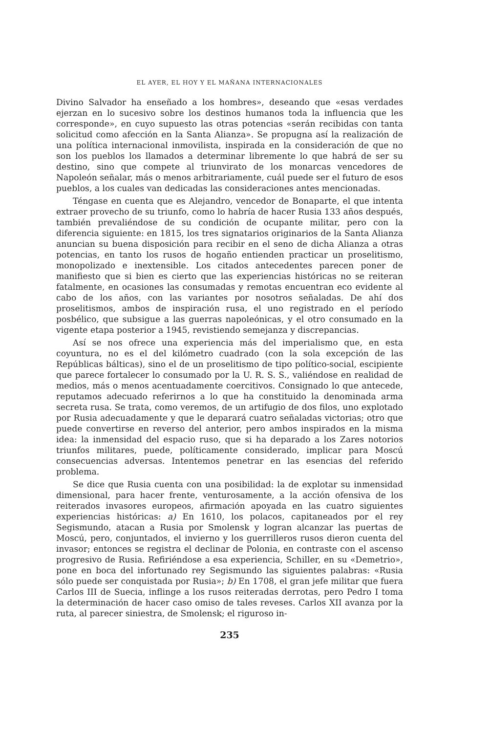EL AYER, EL HOY Y EL MAÑANA INTERNACIONALES
Divino Salvador ha enseñado a los hombres», deseando que «esas verdades ejerzan en lo sucesivo sobre los destinos humanos toda la influencia que les corresponde», en cuyo supuesto las otras potencias «serán recibidas con tanta solicitud como afección en la Santa Alianza». Se propugna así la realización de una política internacional inmovilista, inspirada en la consideración de que no son los pueblos los llamados a determinar libremente lo que habrá de ser su destino, sino que compete al triunvirato de los monarcas vencedores de Napoleón señalar, más o menos arbitrariamente, cuál puede ser el futuro de esos pueblos, a los cuales van dedicadas las consideraciones antes mencionadas.
Téngase en cuenta que es Alejandro, vencedor de Bonaparte, el que intenta extraer provecho de su triunfo, como lo habría de hacer Rusia 133 años después, también prevaliéndose de su condición de ocupante militar, pero con la diferencia siguiente: en 1815, los tres signatarios originarios de la Santa Alianza anuncian su buena disposición para recibir en el seno de dicha Alianza a otras potencias, en tanto los rusos de hogaño entienden practicar un proselitismo, monopolizado e inextensible. Los citados antecedentes parecen poner de manifiesto que si bien es cierto que las experiencias históricas no se reiteran fatalmente, en ocasiones las consumadas y remotas encuentran eco evidente al cabo de los años, con las variantes por nosotros señaladas. De ahí dos proselitismos, ambos de inspiración rusa, el uno registrado en el período posbélico, que subsigue a las guerras napoleónicas, y el otro consumado en la vigente etapa posterior a 1945, revistiendo semejanza y discrepancias.
Así se nos ofrece una experiencia más del imperialismo que, en esta coyuntura, no es el del kilómetro cuadrado (con la sola excepción de las Repúblicas bálticas), sino el de un proselitismo de tipo político-social, escipiente que parece fortalecer lo consumado por la U. R. S. S., valiéndose en realidad de medios, más o menos acentuadamente coercitivos. Consignado lo que antecede, reputamos adecuado referirnos a lo que ha constituido la denominada arma secreta rusa. Se trata, como veremos, de un artifugio de dos filos, uno explotado por Rusia adecuadamente y que le deparará cuatro señaladas victorias; otro que puede convertirse en reverso del anterior, pero ambos inspirados en la misma idea: la inmensidad del espacio ruso, que si ha deparado a los Zares notorios triunfos militares, puede, políticamente considerado, implicar para Moscú consecuencias adversas. Intentemos penetrar en las esencias del referido problema.
Se dice que Rusia cuenta con una posibilidad: la de explotar su inmensidad dimensional, para hacer frente, venturosamente, a la acción ofensiva de los reiterados invasores europeos, afirmación apoyada en las cuatro siguientes experiencias históricas: a) En 1610, los polacos, capitaneados por el rey Segismundo, atacan a Rusia por Smolensk y logran alcanzar las puertas de Moscú, pero, conjuntados, el invierno y los guerrilleros rusos dieron cuenta del invasor; entonces se registra el declinar de Polonia, en contraste con el ascenso progresivo de Rusia. Refiriéndose a esa experiencia, Schiller, en su «Demetrio», pone en boca del infortunado rey Segismundo las siguientes palabras: «Rusia sólo puede ser conquistada por Rusia»; b) En 1708, el gran jefe militar que fuera Carlos III de Suecia, inflinge a los rusos reiteradas derrotas, pero Pedro I toma la determinación de hacer caso omiso de tales reveses. Carlos XII avanza por la ruta, al parecer siniestra, de Smolensk; el riguroso in-
235